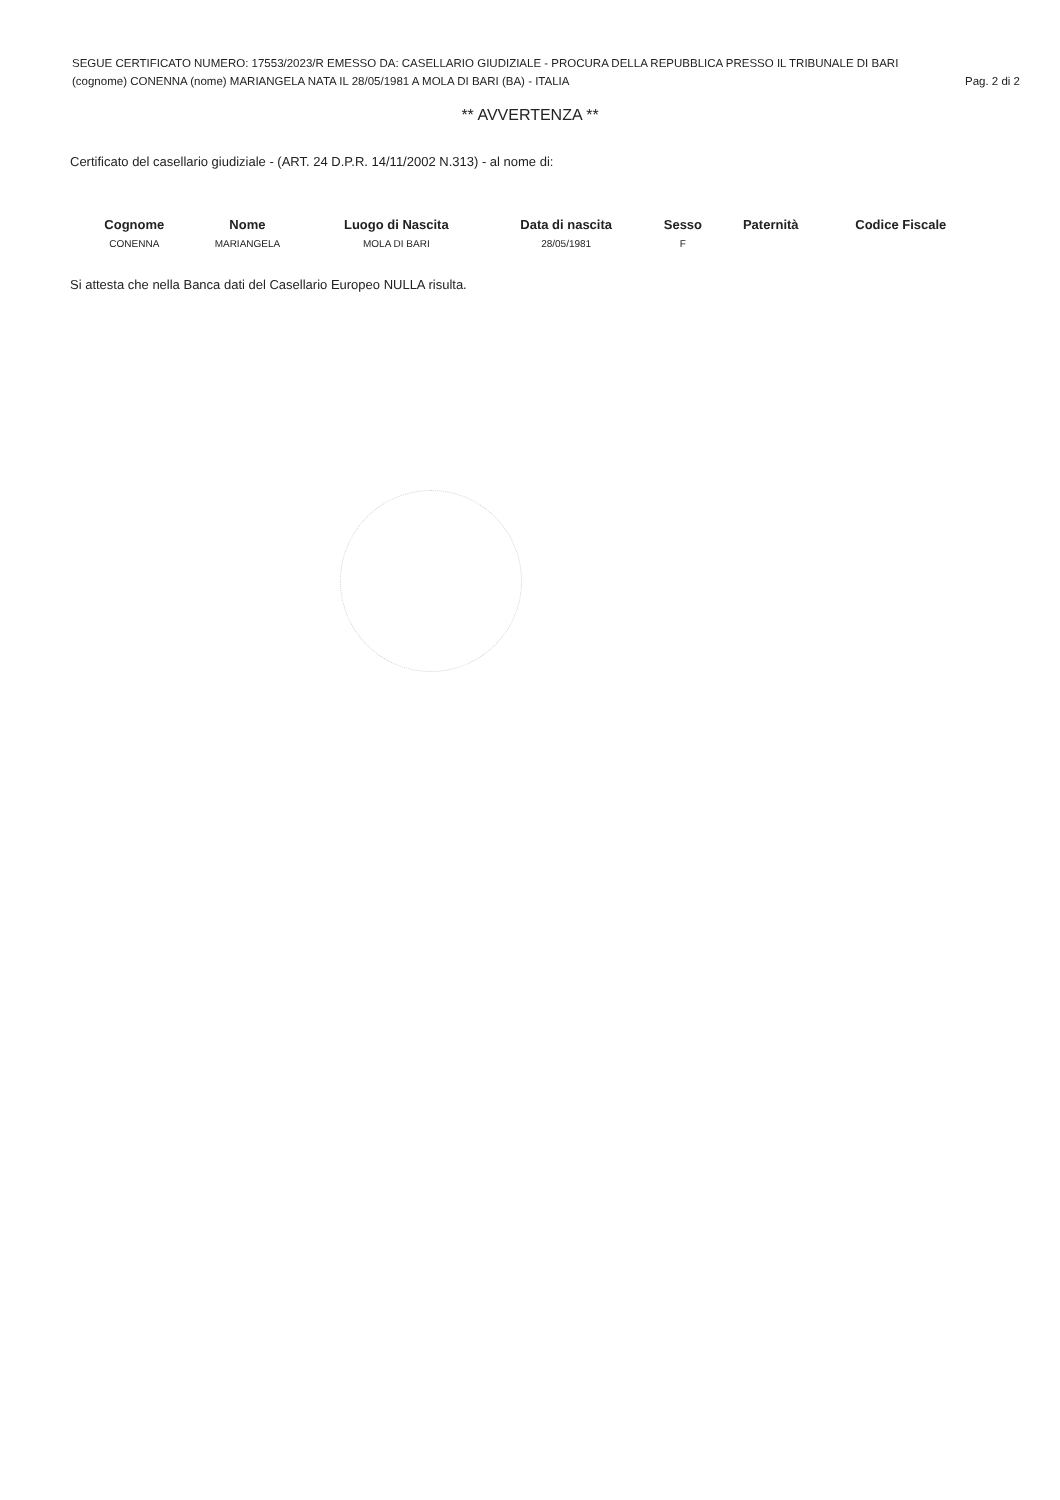SEGUE CERTIFICATO NUMERO: 17553/2023/R EMESSO DA: CASELLARIO GIUDIZIALE - PROCURA DELLA REPUBBLICA PRESSO IL TRIBUNALE DI BARI
(cognome) CONENNA (nome) MARIANGELA NATA IL 28/05/1981 A MOLA DI BARI (BA) - ITALIA Pag. 2 di 2
** AVVERTENZA **
Certificato del casellario giudiziale - (ART. 24 D.P.R. 14/11/2002 N.313) - al nome di:
| Cognome | Nome | Luogo di Nascita | Data di nascita | Sesso | Paternità | Codice Fiscale |
| --- | --- | --- | --- | --- | --- | --- |
| CONENNA | MARIANGELA | MOLA DI BARI | 28/05/1981 | F | | |
Si attesta che nella Banca dati del Casellario Europeo NULLA risulta.